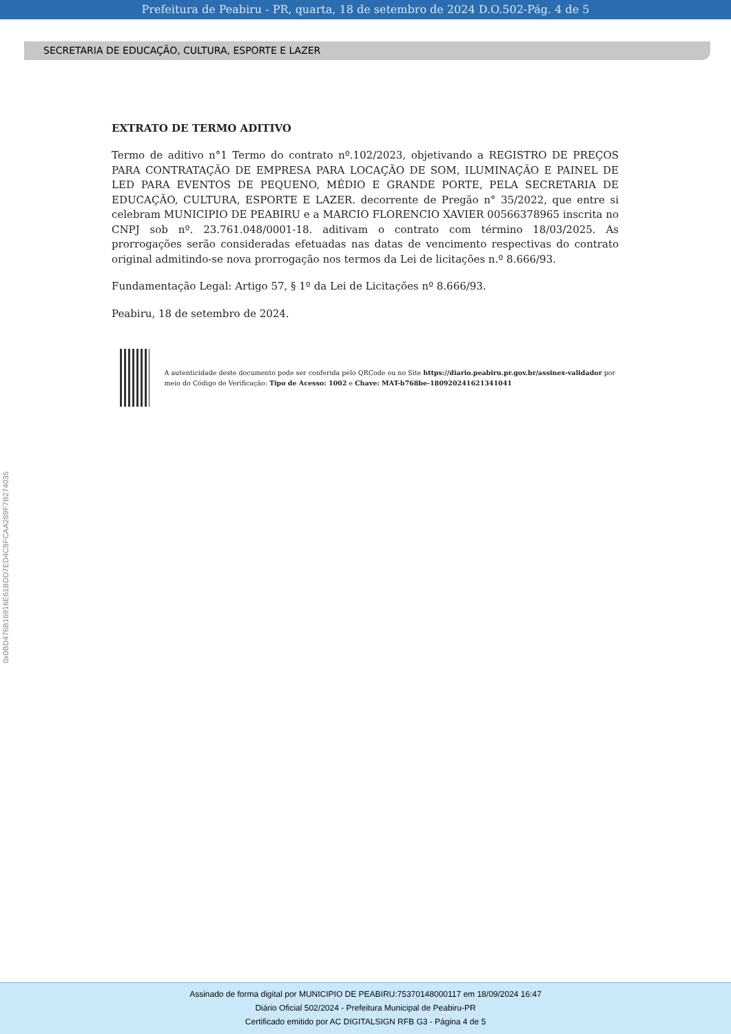Prefeitura de Peabiru - PR, quarta, 18 de setembro de 2024 D.O.502-Pág. 4 de 5
SECRETARIA DE EDUCAÇÃO, CULTURA, ESPORTE E LAZER
EXTRATO DE TERMO ADITIVO
Termo de aditivo n°1 Termo do contrato nº.102/2023, objetivando a REGISTRO DE PREÇOS PARA CONTRATAÇÃO DE EMPRESA PARA LOCAÇÃO DE SOM, ILUMINAÇÃO E PAINEL DE LED PARA EVENTOS DE PEQUENO, MÉDIO E GRANDE PORTE, PELA SECRETARIA DE EDUCAÇÃO, CULTURA, ESPORTE E LAZER. decorrente de Pregão n° 35/2022, que entre si celebram MUNICIPIO DE PEABIRU e a MARCIO FLORENCIO XAVIER 00566378965 inscrita no CNPJ sob nº. 23.761.048/0001-18. aditivam o contrato com término 18/03/2025. As prorrogações serão consideradas efetuadas nas datas de vencimento respectivas do contrato original admitindo-se nova prorrogação nos termos da Lei de licitações n.º 8.666/93.
Fundamentação Legal: Artigo 57, § 1º da Lei de Licitações nº 8.666/93.
Peabiru, 18 de setembro de 2024.
A autenticidade deste documento pode ser conferida pelo QRCode ou no Site https://diario.peabiru.pr.gov.br/assinex-validador por meio do Código de Verificação: Tipo de Acesso: 1002 e Chave: MAT-b768be-180920241621341041
0x0BD476B16916E61BDD7ED4C8FCAA289F7B274035
Assinado de forma digital por MUNICIPIO DE PEABIRU:75370148000117 em 18/09/2024 16:47
Diário Oficial 502/2024 - Prefeitura Municipal de Peabiru-PR
Certificado emitido por AC DIGITALSIGN RFB G3 - Página 4 de 5